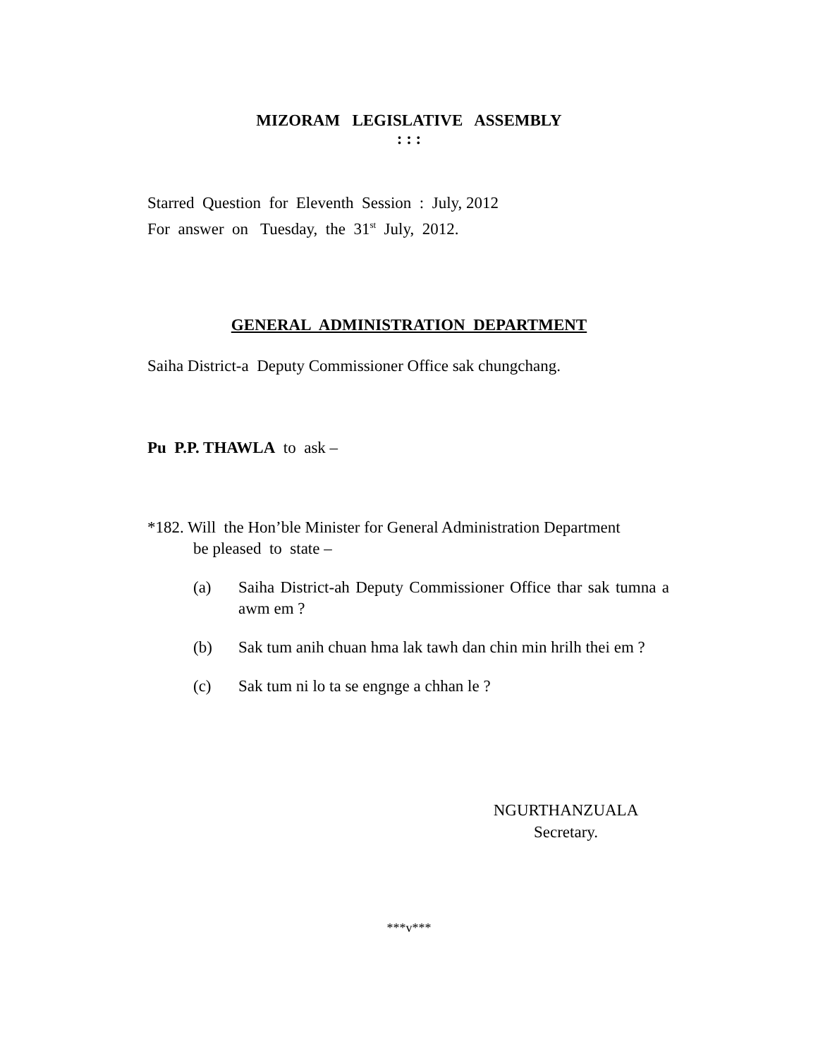MIZORAM LEGISLATIVE ASSEMBLY
: : :
Starred Question for Eleventh Session : July, 2012
For answer on Tuesday, the 31<sup>st</sup> July, 2012.
GENERAL ADMINISTRATION DEPARTMENT
Saiha District-a Deputy Commissioner Office sak chungchang.
Pu P.P. THAWLA to ask –
*182. Will the Hon’ble Minister for General Administration Department
be pleased to state –
(a) Saiha District-ah Deputy Commissioner Office thar sak tumna a awm em ?
(b) Sak tum anih chuan hma lak tawh dan chin min hrilh thei em ?
(c) Sak tum ni lo ta se engnge a chhan le ?
NGURTHANZUALA
Secretary.
***v***